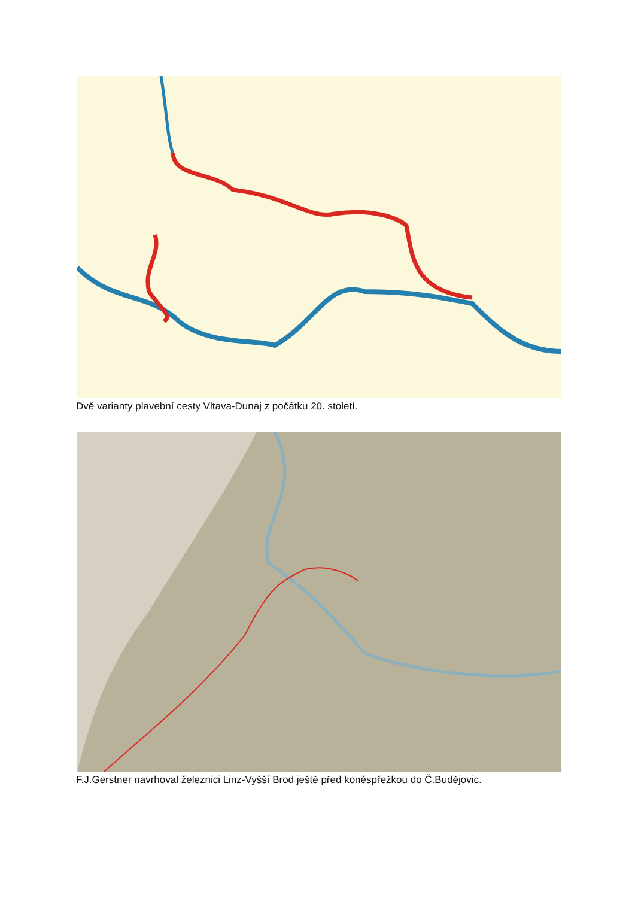Dvě varianty plavební cesty Vltava-Dunaj z počátku 20. století.
F.J.Gerstner navrhoval železnici Linz-Vyšší Brod ještě před koněspřežkou do Č.Budějovic.